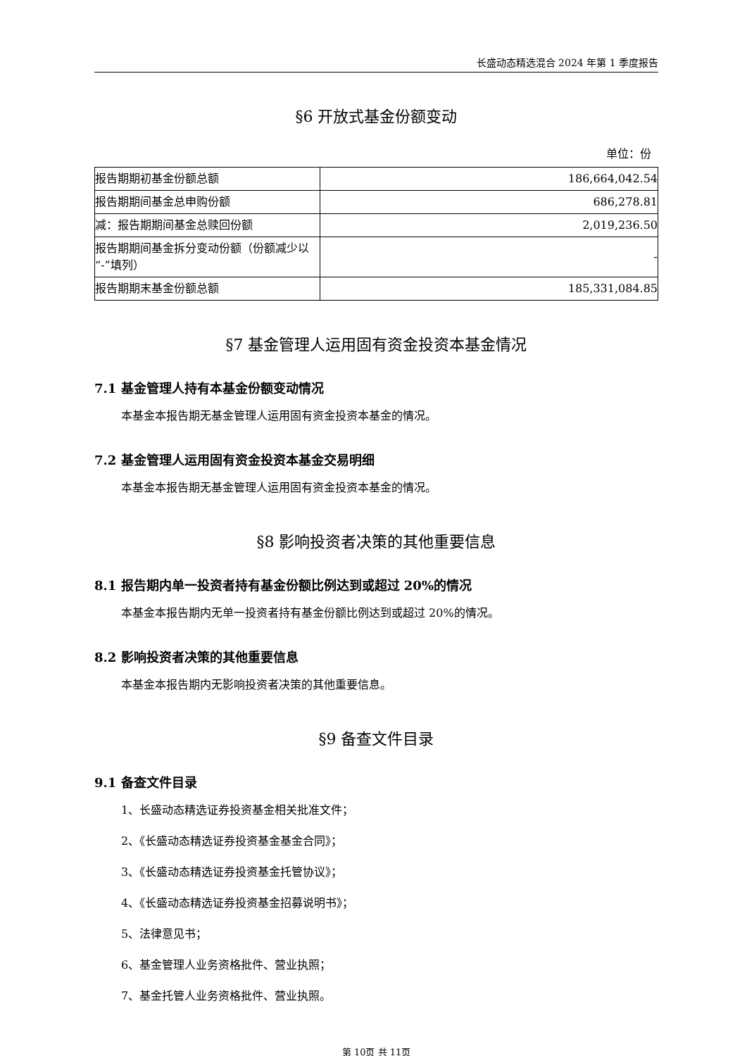长盛动态精选混合 2024 年第 1 季度报告
§6 开放式基金份额变动
单位：份
| 报告期期初基金份额总额 | 186,664,042.54 |
| 报告期期间基金总申购份额 | 686,278.81 |
| 减：报告期期间基金总赎回份额 | 2,019,236.50 |
| 报告期期间基金拆分变动份额（份额减少以“-”填列） | - |
| 报告期期末基金份额总额 | 185,331,084.85 |
§7 基金管理人运用固有资金投资本基金情况
7.1 基金管理人持有本基金份额变动情况
本基金本报告期无基金管理人运用固有资金投资本基金的情况。
7.2 基金管理人运用固有资金投资本基金交易明细
本基金本报告期无基金管理人运用固有资金投资本基金的情况。
§8 影响投资者决策的其他重要信息
8.1 报告期内单一投资者持有基金份额比例达到或超过 20%的情况
本基金本报告期内无单一投资者持有基金份额比例达到或超过 20%的情况。
8.2 影响投资者决策的其他重要信息
本基金本报告期内无影响投资者决策的其他重要信息。
§9 备查文件目录
9.1 备查文件目录
1、长盛动态精选证券投资基金相关批准文件；
2、《长盛动态精选证券投资基金基金合同》；
3、《长盛动态精选证券投资基金托管协议》；
4、《长盛动态精选证券投资基金招募说明书》；
5、法律意见书；
6、基金管理人业务资格批件、营业执照；
7、基金托管人业务资格批件、营业执照。
第 10页 共 11页